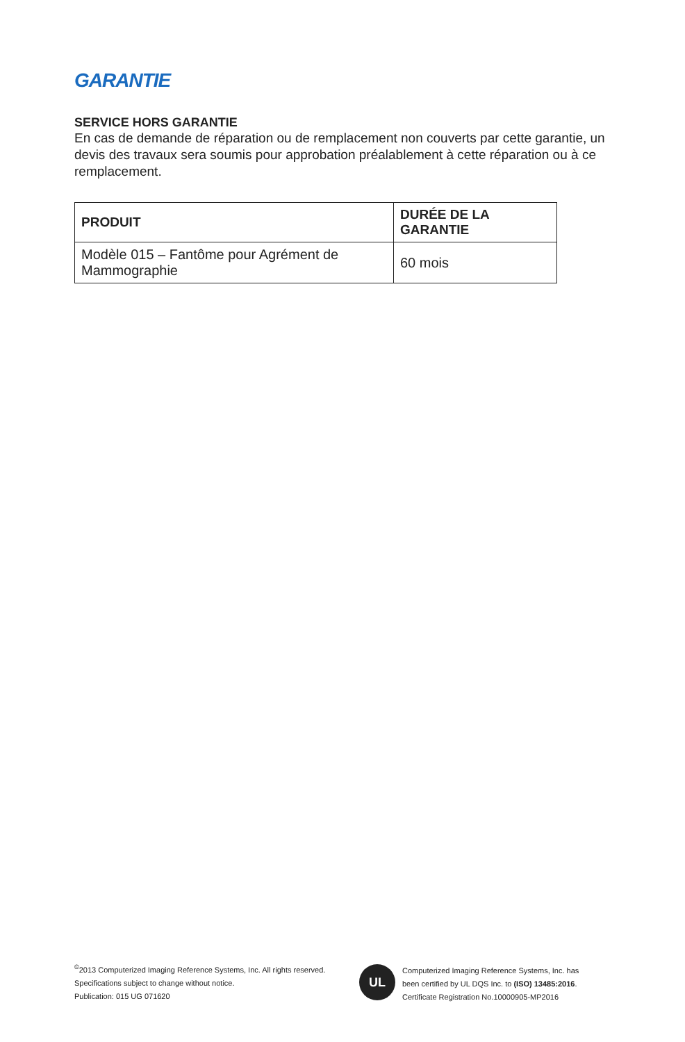GARANTIE
SERVICE HORS GARANTIE
En cas de demande de réparation ou de remplacement non couverts par cette garantie, un devis des travaux sera soumis pour approbation préalablement à cette réparation ou à ce remplacement.
| PRODUIT | DURÉE DE LA GARANTIE |
| --- | --- |
| Modèle 015 – Fantôme pour Agrément de Mammographie | 60 mois |
<sup>©</sup>2013 Computerized Imaging Reference Systems, Inc. All rights reserved.
Specifications subject to change without notice.
Publication: 015 UG 071620
UL
Computerized Imaging Reference Systems, Inc. has
been certified by UL DQS Inc. to (ISO) 13485:2016.
Certificate Registration No.10000905-MP2016